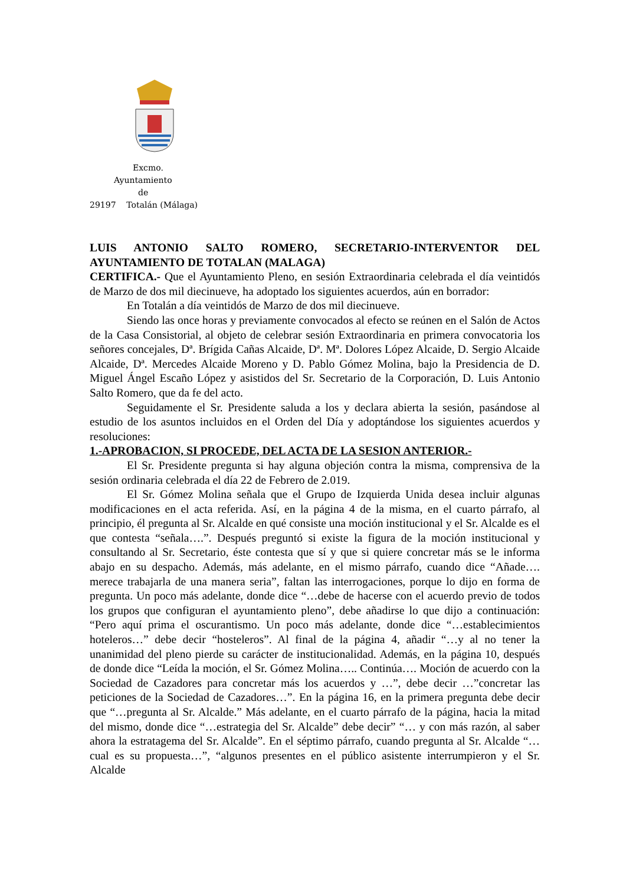Excmo.
Ayuntamiento
de
29197 Totalán (Málaga)
LUIS ANTONIO SALTO ROMERO, SECRETARIO-INTERVENTOR DEL AYUNTAMIENTO DE TOTALAN (MALAGA)
CERTIFICA.- Que el Ayuntamiento Pleno, en sesión Extraordinaria celebrada el día veintidós de Marzo de dos mil diecinueve, ha adoptado los siguientes acuerdos, aún en borrador:
En Totalán a día veintidós de Marzo de dos mil diecinueve.
Siendo las once horas y previamente convocados al efecto se reúnen en el Salón de Actos de la Casa Consistorial, al objeto de celebrar sesión Extraordinaria en primera convocatoria los señores concejales, Dª. Brígida Cañas Alcaide, Dª. Mª. Dolores López Alcaide, D. Sergio Alcaide Alcaide, Dª. Mercedes Alcaide Moreno y D. Pablo Gómez Molina, bajo la Presidencia de D. Miguel Ángel Escaño López y asistidos del Sr. Secretario de la Corporación, D. Luis Antonio Salto Romero, que da fe del acto.
Seguidamente el Sr. Presidente saluda a los y declara abierta la sesión, pasándose al estudio de los asuntos incluidos en el Orden del Día y adoptándose los siguientes acuerdos y resoluciones:
1.-APROBACION, SI PROCEDE, DEL ACTA DE LA SESION ANTERIOR.-
El Sr. Presidente pregunta si hay alguna objeción contra la misma, comprensiva de la sesión ordinaria celebrada el día 22 de Febrero de 2.019.
El Sr. Gómez Molina señala que el Grupo de Izquierda Unida desea incluir algunas modificaciones en el acta referida. Así, en la página 4 de la misma, en el cuarto párrafo, al principio, él pregunta al Sr. Alcalde en qué consiste una moción institucional y el Sr. Alcalde es el que contesta “señala….”. Después preguntó si existe la figura de la moción institucional y consultando al Sr. Secretario, éste contesta que sí y que si quiere concretar más se le informa abajo en su despacho. Además, más adelante, en el mismo párrafo, cuando dice “Añade…. merece trabajarla de una manera seria”, faltan las interrogaciones, porque lo dijo en forma de pregunta. Un poco más adelante, donde dice “…debe de hacerse con el acuerdo previo de todos los grupos que configuran el ayuntamiento pleno”, debe añadirse lo que dijo a continuación: “Pero aquí prima el oscurantismo. Un poco más adelante, donde dice “…establecimientos hoteleros…” debe decir “hosteleros”. Al final de la página 4, añadir “…y al no tener la unanimidad del pleno pierde su carácter de institucionalidad. Además, en la página 10, después de donde dice “Leída la moción, el Sr. Gómez Molina….. Continúa…. Moción de acuerdo con la Sociedad de Cazadores para concretar más los acuerdos y …”, debe decir …”concretar las peticiones de la Sociedad de Cazadores…”. En la página 16, en la primera pregunta debe decir que “…pregunta al Sr. Alcalde.” Más adelante, en el cuarto párrafo de la página, hacia la mitad del mismo, donde dice “…estrategia del Sr. Alcalde” debe decir” “… y con más razón, al saber ahora la estratagema del Sr. Alcalde”. En el séptimo párrafo, cuando pregunta al Sr. Alcalde “…cual es su propuesta…”, “algunos presentes en el público asistente interrumpieron y el Sr. Alcalde